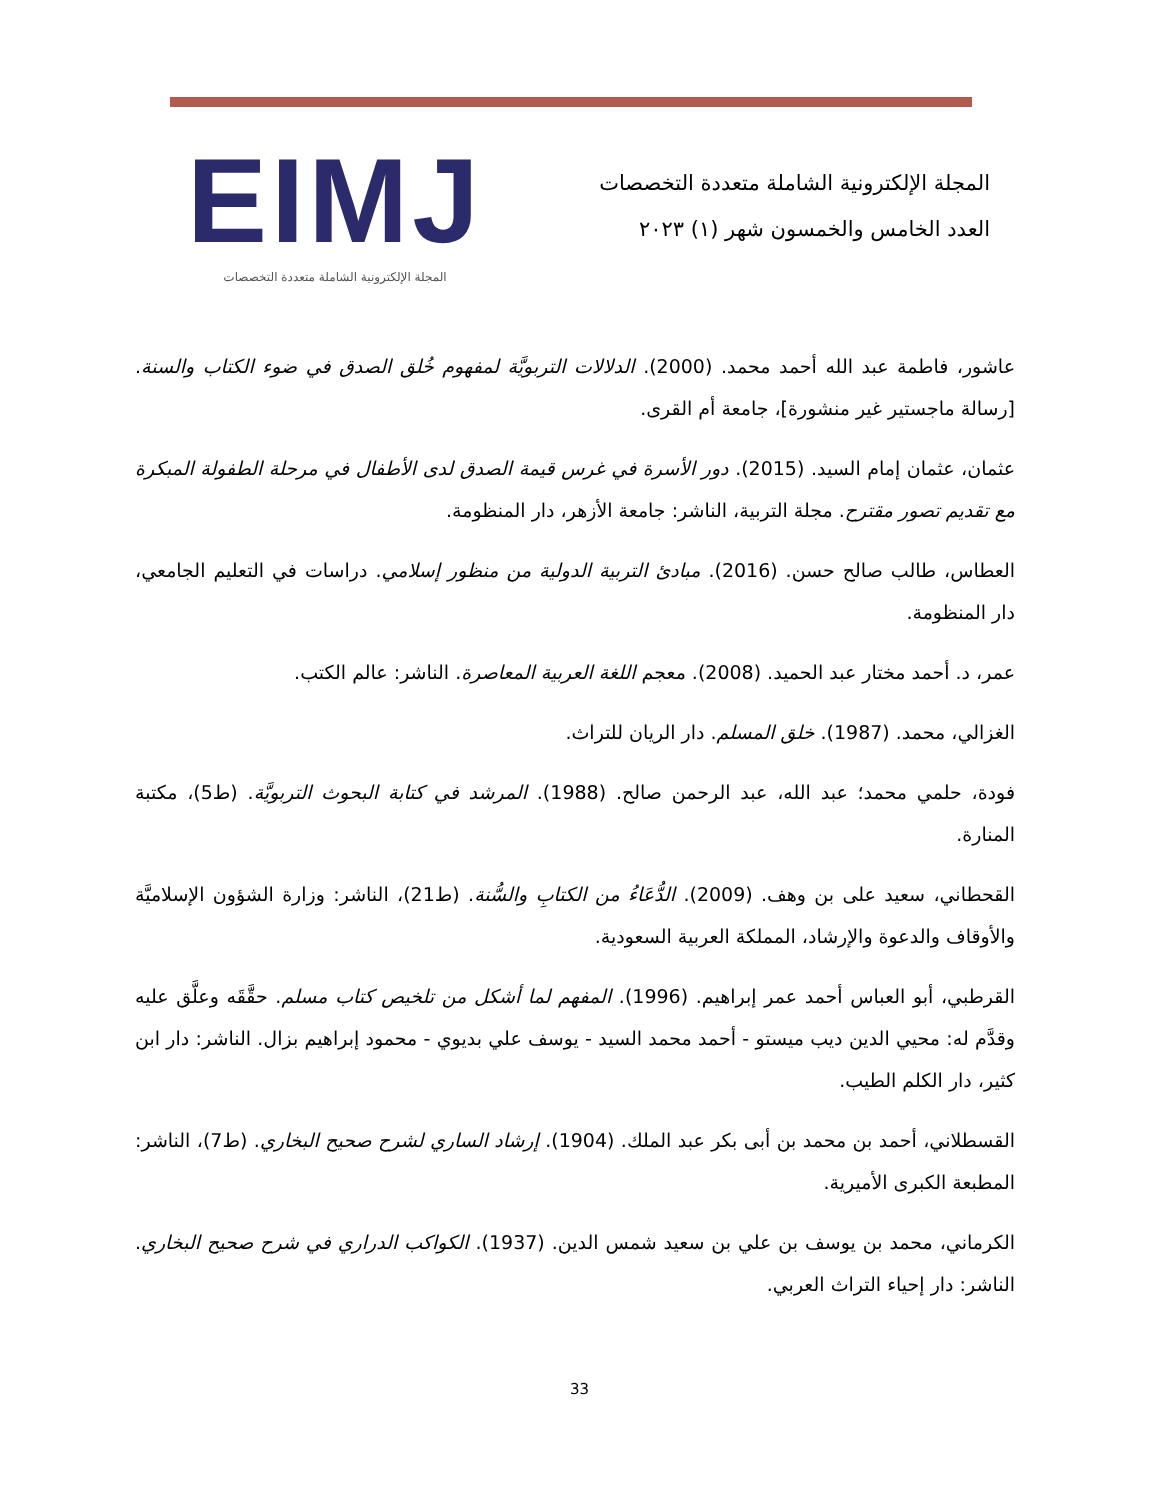المجلة الإلكترونية الشاملة متعددة التخصصات
العدد الخامس والخمسون شهر (١) ٢٠٢٣
EIMJ
المجلة الإلكترونية الشاملة متعددة التخصصات
عاشور، فاطمة عبد الله أحمد محمد. (2000). الدلالات التربويَّة لمفهوم خُلق الصدق في ضوء الكتاب والسنة. [رسالة ماجستير غير منشورة]، جامعة أم القرى.
عثمان، عثمان إمام السيد. (2015). دور الأسرة في غرس قيمة الصدق لدى الأطفال في مرحلة الطفولة المبكرة مع تقديم تصور مقترح. مجلة التربية، الناشر: جامعة الأزهر، دار المنظومة.
العطاس، طالب صالح حسن. (2016). مبادئ التربية الدولية من منظور إسلامي. دراسات في التعليم الجامعي، دار المنظومة.
عمر، د. أحمد مختار عبد الحميد. (2008). معجم اللغة العربية المعاصرة. الناشر: عالم الكتب.
الغزالي، محمد. (1987). خلق المسلم. دار الريان للتراث.
فودة، حلمي محمد؛ عبد الله، عبد الرحمن صالح. (1988). المرشد في كتابة البحوث التربويَّة. (ط5)، مكتبة المنارة.
القحطاني، سعيد على بن وهف. (2009). الدُّعَاءُ من الكتابِ والسُّنة. (ط21)، الناشر: وزارة الشؤون الإسلاميَّة والأوقاف والدعوة والإرشاد، المملكة العربية السعودية.
القرطبي، أبو العباس أحمد عمر إبراهيم. (1996). المفهم لما أشكل من تلخيص كتاب مسلم. حقَّقَه وعلَّق عليه وقدَّم له: محيي الدين ديب ميستو - أحمد محمد السيد - يوسف علي بديوي - محمود إبراهيم بزال. الناشر: دار ابن كثير، دار الكلم الطيب.
القسطلاني، أحمد بن محمد بن أبى بكر عبد الملك. (1904). إرشاد الساري لشرح صحيح البخاري. (ط7)، الناشر: المطبعة الكبرى الأميرية.
الكرماني، محمد بن يوسف بن علي بن سعيد شمس الدين. (1937). الكواكب الدراري في شرح صحيح البخاري. الناشر: دار إحياء التراث العربي.
33